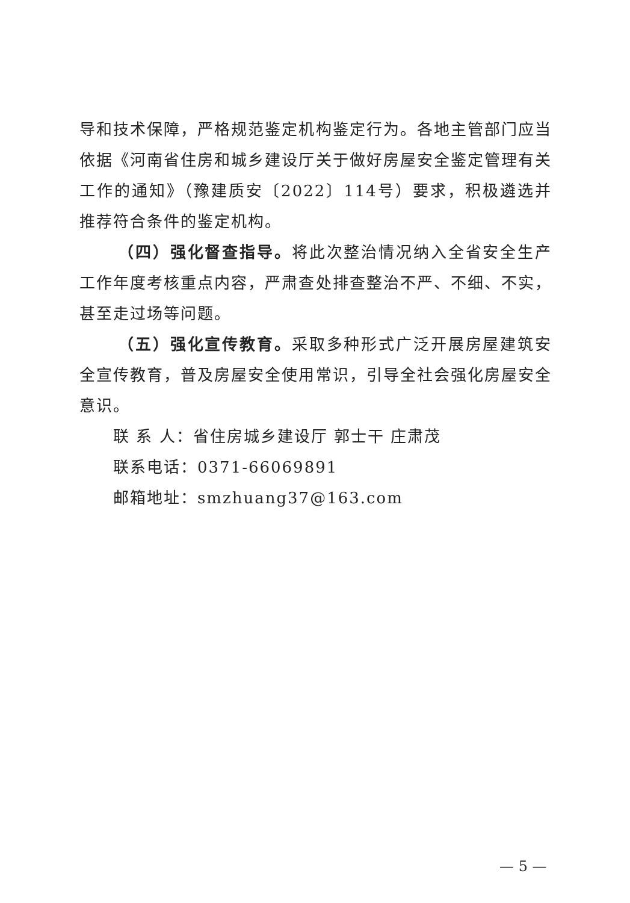导和技术保障，严格规范鉴定机构鉴定行为。各地主管部门应当依据《河南省住房和城乡建设厅关于做好房屋安全鉴定管理有关工作的通知》（豫建质安〔2022〕114号）要求，积极遴选并推荐符合条件的鉴定机构。
（四）强化督查指导。将此次整治情况纳入全省安全生产工作年度考核重点内容，严肃查处排查整治不严、不细、不实，甚至走过场等问题。
（五）强化宣传教育。采取多种形式广泛开展房屋建筑安全宣传教育，普及房屋安全使用常识，引导全社会强化房屋安全意识。
联 系 人：省住房城乡建设厅 郭士干 庄肃茂
联系电话：0371-66069891
邮箱地址：smzhuang37@163.com
— 5 —